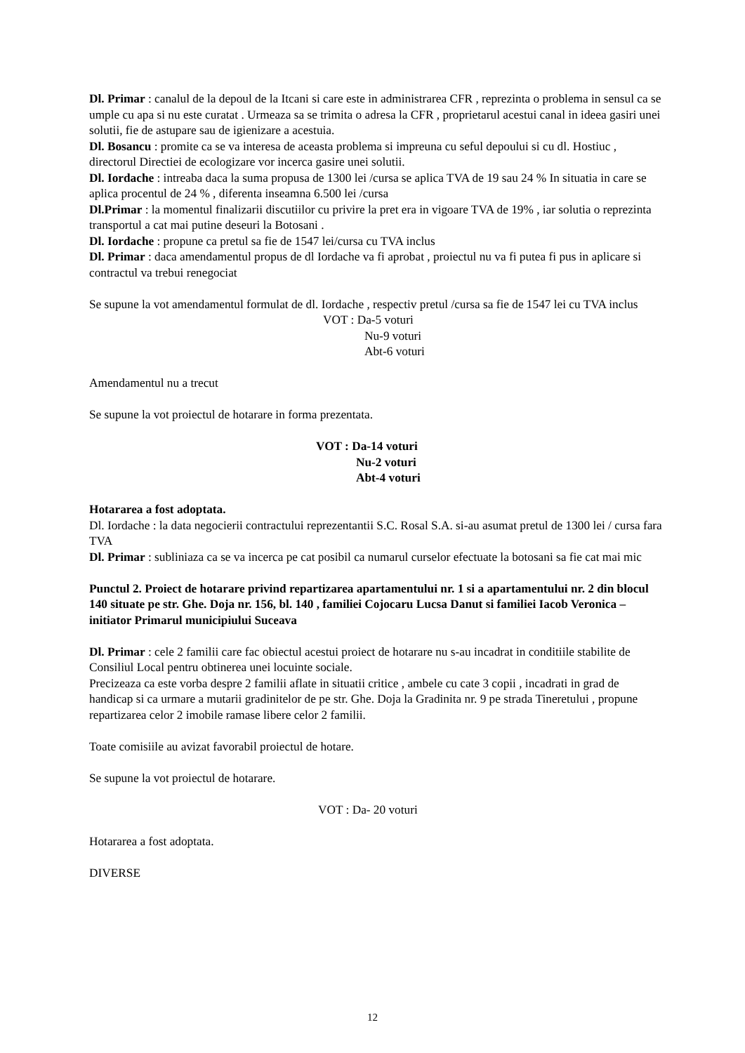Dl. Primar : canalul de la depoul de la Itcani si care este in administrarea CFR , reprezinta o problema in sensul ca se umple cu apa si nu este curatat . Urmeaza sa se trimita o adresa la CFR , proprietarul acestui canal in ideea gasiri unei solutii, fie de astupare sau de igienizare a acestuia.
Dl. Bosancu : promite ca se va interesa de aceasta problema si impreuna cu seful depoului si cu dl. Hostiuc , directorul Directiei de ecologizare vor incerca gasire unei solutii.
Dl. Iordache : intreaba daca la suma propusa de 1300 lei /cursa se aplica TVA de 19 sau 24 % In situatia in care se aplica procentul de 24 % , diferenta inseamna 6.500 lei /cursa
Dl.Primar : la momentul finalizarii discutiilor cu privire la pret era in vigoare TVA de 19% , iar solutia o reprezinta transportul a cat mai putine deseuri la Botosani .
Dl. Iordache : propune ca pretul sa fie de 1547 lei/cursa cu TVA inclus
Dl. Primar : daca amendamentul propus de dl Iordache va fi aprobat , proiectul nu va fi putea fi pus in aplicare si contractul va trebui renegociat
Se supune la vot amendamentul formulat de dl. Iordache , respectiv pretul /cursa sa fie de 1547 lei cu TVA inclus
VOT : Da-5 voturi
Nu-9 voturi
Abt-6 voturi
Amendamentul nu a trecut
Se supune la vot proiectul de hotarare in forma prezentata.
VOT : Da-14 voturi
Nu-2 voturi
Abt-4 voturi
Hotararea a fost adoptata.
Dl. Iordache : la data negocierii contractului reprezentantii S.C. Rosal S.A. si-au asumat pretul de 1300 lei / cursa fara TVA
Dl. Primar : subliniaza ca se va incerca pe cat posibil ca numarul curselor efectuate la botosani sa fie cat mai mic
Punctul 2. Proiect de hotarare privind repartizarea apartamentului nr. 1 si a apartamentului nr. 2 din blocul 140 situate pe str. Ghe. Doja nr. 156, bl. 140 , familiei Cojocaru Lucsa Danut si familiei Iacob Veronica –initiator Primarul municipiului Suceava
Dl. Primar : cele 2 familii care fac obiectul acestui proiect de hotarare nu s-au incadrat in conditiile stabilite de Consiliul Local pentru obtinerea unei locuinte sociale.
Precizeaza ca este vorba despre 2 familii aflate in situatii critice , ambele cu cate 3 copii , incadrati in grad de handicap si ca urmare a mutarii gradinitelor de pe str. Ghe. Doja la Gradinita nr. 9 pe strada Tineretului , propune repartizarea celor 2 imobile ramase libere celor 2 familii.
Toate comisiile au avizat favorabil proiectul de hotare.
Se supune la vot proiectul de hotarare.
VOT : Da- 20 voturi
Hotararea a fost adoptata.
DIVERSE
12